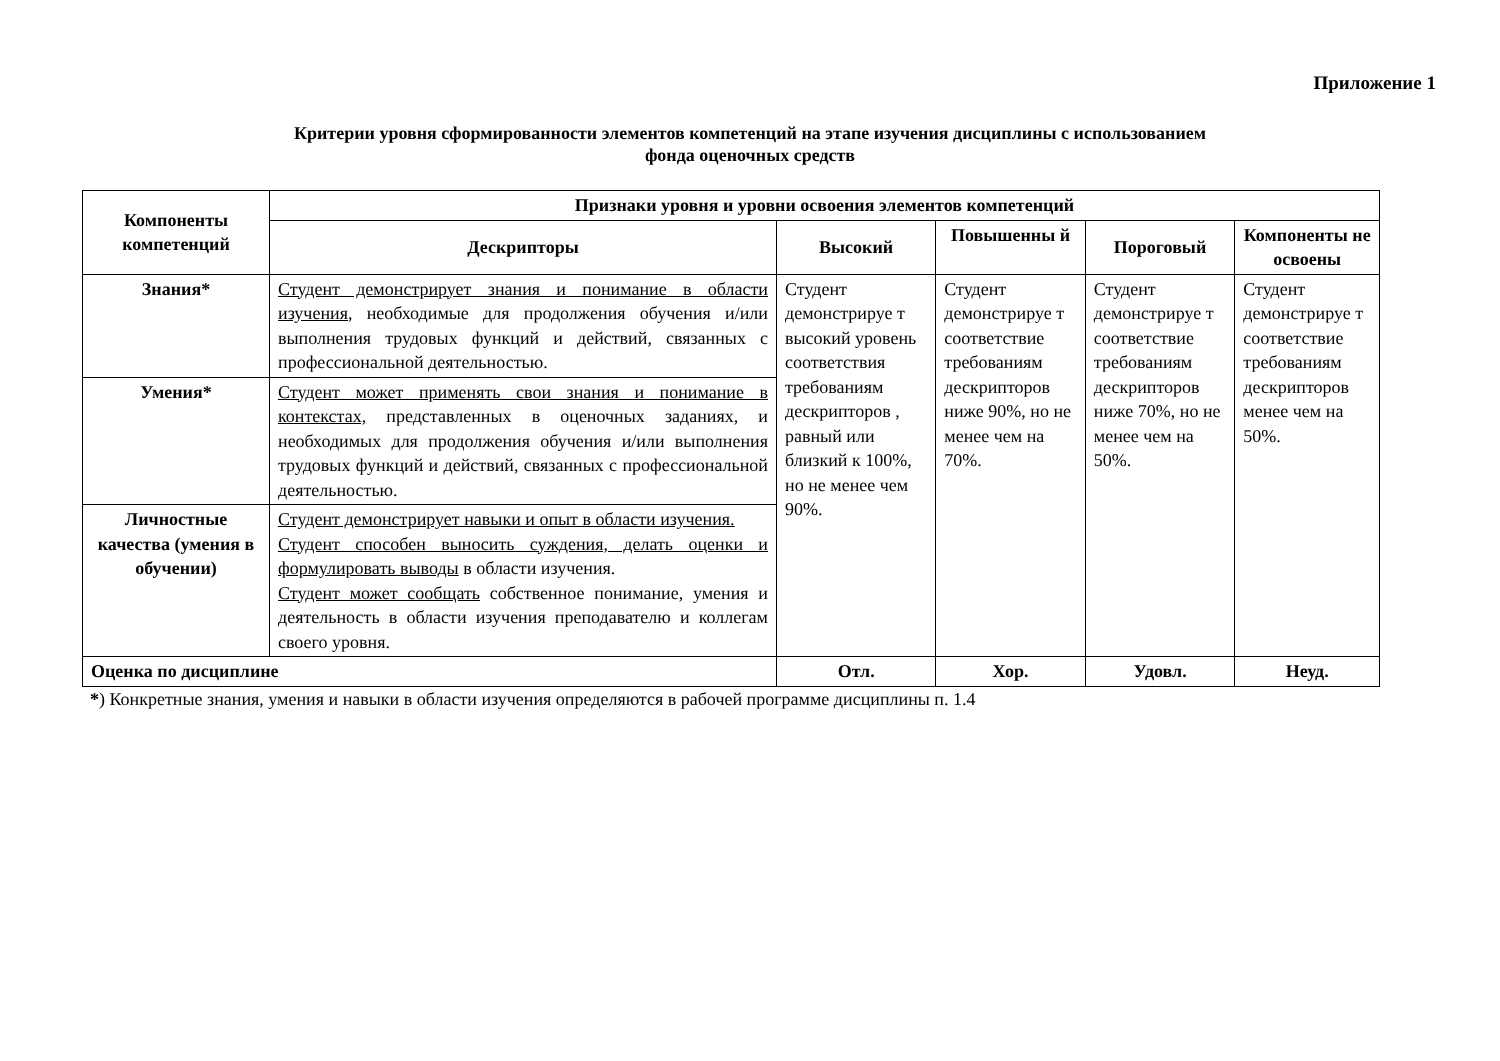Приложение 1
Критерии уровня сформированности элементов компетенций на этапе изучения дисциплины с использованием
фонда оценочных средств
| Компоненты компетенций | Признаки уровня и уровни освоения элементов компетенций | | | | |
| --- | --- | --- | --- | --- | --- |
| | Дескрипторы | Высокий | Повышенны й | Пороговый | Компоненты не освоены |
| Знания* | Студент демонстрирует знания и понимание в области изучения , необходимые для продолжения обучения и/или выполнения трудовых функций и действий, связанных с профессиональной деятельностью. | Студент демонстрируе т высокий уровень соответствия требованиям дескрипторов , равный или близкий к 100%, но не менее чем 90%. | Студент демонстрируе т соответствие требованиям дескрипторов ниже 90%, но не менее чем на 70%. | Студент демонстрируе т соответствие требованиям дескрипторов ниже 70%, но не менее чем на 50%. | Студент демонстрируе т соответствие требованиям дескрипторов менее чем на 50%. |
| Умения* | Студент может применять свои знания и понимание в контекстах, представленных в оценочных заданиях, и необходимых для продолжения обучения и/или выполнения трудовых функций и действий, связанных с профессиональной деятельностью. | | | | |
| Личностные качества (умения в обучении) | Студент демонстрирует навыки и опыт в области изучения. Студент способен выносить суждения, делать оценки и формулировать выводы в области изучения. Студент может сообщать собственное понимание, умения и деятельность в области изучения преподавателю и коллегам своего уровня. | | | | |
| Оценка по дисциплине | | Отл. | Хор. | Удовл. | Неуд. |
*) Конкретные знания, умения и навыки в области изучения определяются в рабочей программе дисциплины п. 1.4